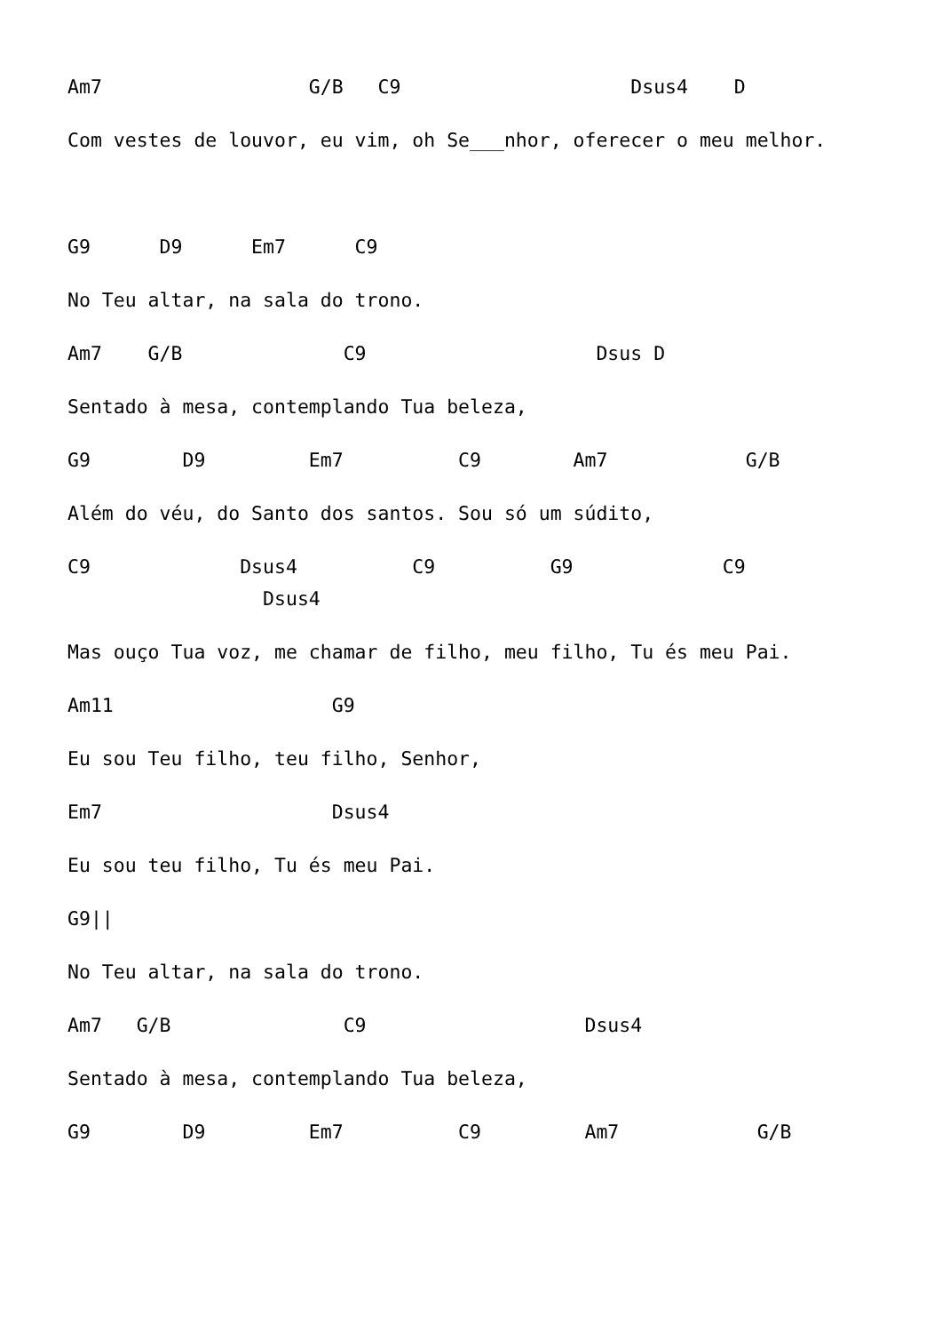Am7 G/B C9 Dsus4 D
Com vestes de louvor, eu vim, oh Se___nhor, oferecer o meu melhor.
G9 D9 Em7 C9
No Teu altar, na sala do trono.
Am7 G/B C9 Dsus D
Sentado à mesa, contemplando Tua beleza,
G9 D9 Em7 C9 Am7 G/B
Além do véu, do Santo dos santos. Sou só um súdito,
C9 Dsus4 C9 G9 C9 Dsus4
Mas ouço Tua voz, me chamar de filho, meu filho, Tu és meu Pai.
Am11 G9
Eu sou Teu filho, teu filho, Senhor,
Em7 Dsus4
Eu sou teu filho, Tu és meu Pai.
G9||
No Teu altar, na sala do trono.
Am7 G/B C9 Dsus4
Sentado à mesa, contemplando Tua beleza,
G9 D9 Em7 C9 Am7 G/B